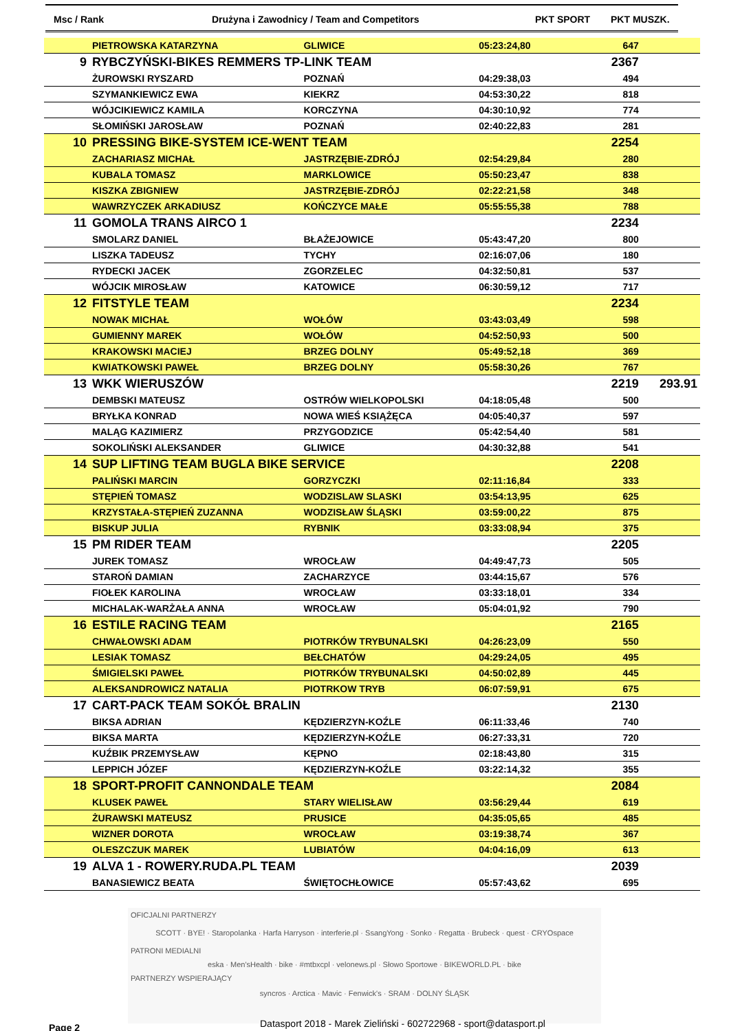Msc / Rank Drużyna i Zawodnicy / Team and Competitors PKT SPORT PKT MUSZK.
| | PIETROWSKA KATARZYNA | GLIWICE | 05:23:24,80 | 647 | |
| 9 | RYBCZYŃSKI-BIKES REMMERS TP-LINK TEAM | | | 2367 | |
| | ŻUROWSKI RYSZARD | POZNAŃ | 04:29:38,03 | 494 | |
| | SZYMANKIEWICZ EWA | KIEKRZ | 04:53:30,22 | 818 | |
| | WÓJCIKIEWICZ KAMILA | KORCZYNA | 04:30:10,92 | 774 | |
| | SŁOMIŃSKI JAROSŁAW | POZNAŃ | 02:40:22,83 | 281 | |
| 10 | PRESSING BIKE-SYSTEM ICE-WENT TEAM | | | 2254 | |
| | ZACHARIASZ MICHAŁ | JASTRZĘBIE-ZDRÓJ | 02:54:29,84 | 280 | |
| | KUBALA TOMASZ | MARKLOWICE | 05:50:23,47 | 838 | |
| | KISZKA ZBIGNIEW | JASTRZĘBIE-ZDRÓJ | 02:22:21,58 | 348 | |
| | WAWRZYCZEK ARKADIUSZ | KOŃCZYCE MAŁE | 05:55:55,38 | 788 | |
| 11 | GOMOLA TRANS AIRCO 1 | | | 2234 | |
| | SMOLARZ DANIEL | BŁAŻEJOWICE | 05:43:47,20 | 800 | |
| | LISZKA TADEUSZ | TYCHY | 02:16:07,06 | 180 | |
| | RYDECKI JACEK | ZGORZELEC | 04:32:50,81 | 537 | |
| | WÓJCIK MIROSŁAW | KATOWICE | 06:30:59,12 | 717 | |
| 12 | FITSTYLE TEAM | | | 2234 | |
| | NOWAK MICHAŁ | WOŁÓW | 03:43:03,49 | 598 | |
| | GUMIENNY MAREK | WOŁÓW | 04:52:50,93 | 500 | |
| | KRAKOWSKI MACIEJ | BRZEG DOLNY | 05:49:52,18 | 369 | |
| | KWIATKOWSKI PAWEŁ | BRZEG DOLNY | 05:58:30,26 | 767 | |
| 13 | WKK WIERUSZÓW | | | 2219 | 293.91 |
| | DEMBSKI MATEUSZ | OSTRÓW WIELKOPOLSKI | 04:18:05,48 | 500 | |
| | BRYŁKA KONRAD | NOWA WIEŚ KSIĄŻĘCA | 04:05:40,37 | 597 | |
| | MALĄG KAZIMIERZ | PRZYGODZICE | 05:42:54,40 | 581 | |
| | SOKOLIŃSKI ALEKSANDER | GLIWICE | 04:30:32,88 | 541 | |
| 14 | SUP LIFTING TEAM BUGLA BIKE SERVICE | | | 2208 | |
| | PALIŃSKI MARCIN | GORZYCZKI | 02:11:16,84 | 333 | |
| | STĘPIEŃ TOMASZ | WODZISLAW SLASKI | 03:54:13,95 | 625 | |
| | KRZYSTAŁA-STĘPIEŃ ZUZANNA | WODZISŁAW ŚLĄSKI | 03:59:00,22 | 875 | |
| | BISKUP JULIA | RYBNIK | 03:33:08,94 | 375 | |
| 15 | PM RIDER TEAM | | | 2205 | |
| | JUREK TOMASZ | WROCŁAW | 04:49:47,73 | 505 | |
| | STAROŃ DAMIAN | ZACHARZYCE | 03:44:15,67 | 576 | |
| | FIOŁEK KAROLINA | WROCŁAW | 03:33:18,01 | 334 | |
| | MICHALAK-WARŻAŁA ANNA | WROCŁAW | 05:04:01,92 | 790 | |
| 16 | ESTILE RACING TEAM | | | 2165 | |
| | CHWAŁOWSKI ADAM | PIOTRKÓW TRYBUNALSKI | 04:26:23,09 | 550 | |
| | LESIAK TOMASZ | BEŁCHATÓW | 04:29:24,05 | 495 | |
| | ŚMIGIELSKI PAWEŁ | PIOTRKÓW TRYBUNALSKI | 04:50:02,89 | 445 | |
| | ALEKSANDROWICZ NATALIA | PIOTRKOW TRYB | 06:07:59,91 | 675 | |
| 17 | CART-PACK TEAM SOKÓŁ BRALIN | | | 2130 | |
| | BIKSA ADRIAN | KĘDZIERZYN-KOŹLE | 06:11:33,46 | 740 | |
| | BIKSA MARTA | KĘDZIERZYN-KOŹLE | 06:27:33,31 | 720 | |
| | KUŹBIK PRZEMYSŁAW | KĘPNO | 02:18:43,80 | 315 | |
| | LEPPICH JÓZEF | KĘDZIERZYN-KOŹLE | 03:22:14,32 | 355 | |
| 18 | SPORT-PROFIT CANNONDALE TEAM | | | 2084 | |
| | KLUSEK PAWEŁ | STARY WIELISŁAW | 03:56:29,44 | 619 | |
| | ŻURAWSKI MATEUSZ | PRUSICE | 04:35:05,65 | 485 | |
| | WIZNER DOROTA | WROCŁAW | 03:19:38,74 | 367 | |
| | OLESZCZUK MAREK | LUBIATÓW | 04:04:16,09 | 613 | |
| 19 | ALVA 1 - ROWERY.RUDA.PL TEAM | | | 2039 | |
| | BANASIEWICZ BEATA | ŚWIĘTOCHŁOWICE | 05:57:43,62 | 695 | |
OFICJALNI PARTNERZY
SCOTT · BYE! · Staropolanka · Harfa Harryson · interferie.pl · SsangYong · Sonko · Regatta · Brubeck · quest · CRYOspace
PATRONI MEDIALNI
eska · Men'sHealth · bike · #mtbxcpl · velonews.pl · Słowo Sportowe · BIKEWORLD.PL · bike
PARTNERZY WSPIERAJĄCY
syncros · Arctica · Mavic · Fenwick's · SRAM · DOLNY ŚLĄSK
Page 2 Datasport 2018 - Marek Zieliński - 602722968 - sport@datasport.pl